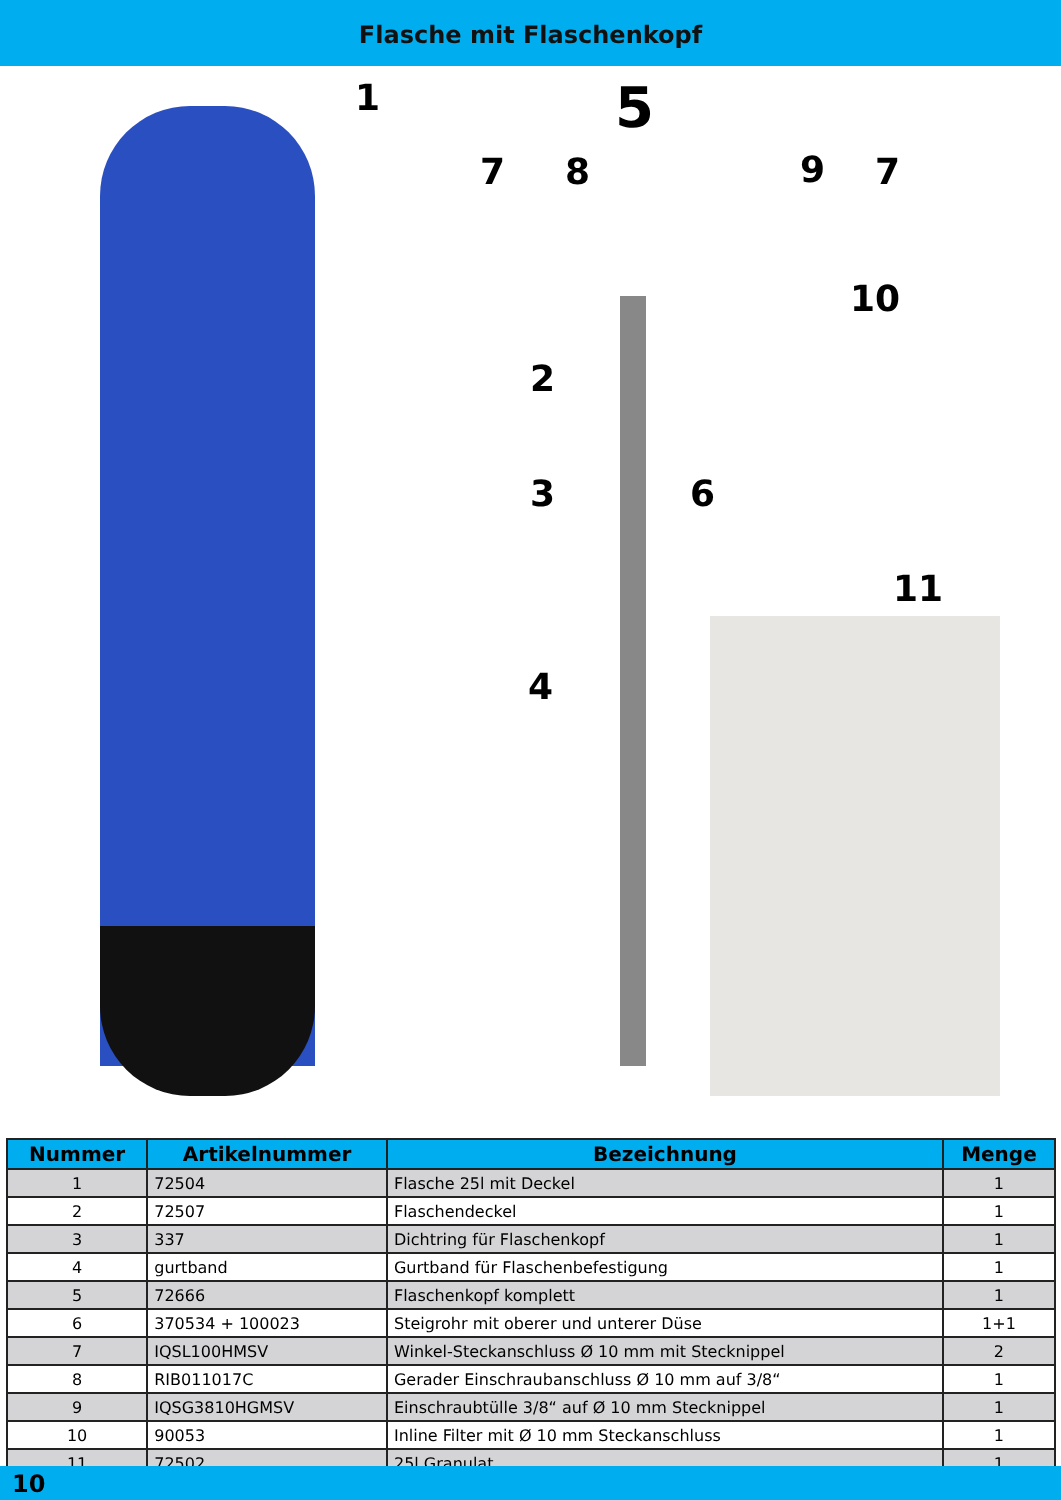Flasche mit Flaschenkopf
1 5
7 8 9 7
10
2
3 6
11
4
| Nummer | Artikelnummer | Bezeichnung | Menge |
| --- | --- | --- | --- |
| 1 | 72504 | Flasche 25l mit Deckel | 1 |
| 2 | 72507 | Flaschendeckel | 1 |
| 3 | 337 | Dichtring für Flaschenkopf | 1 |
| 4 | gurtband | Gurtband für Flaschenbefestigung | 1 |
| 5 | 72666 | Flaschenkopf komplett | 1 |
| 6 | 370534 + 100023 | Steigrohr mit oberer und unterer Düse | 1+1 |
| 7 | IQSL100HMSV | Winkel-Steckanschluss Ø 10 mm mit Stecknippel | 2 |
| 8 | RIB011017C | Gerader Einschraubanschluss Ø 10 mm auf 3/8“ | 1 |
| 9 | IQSG3810HGMSV | Einschraubtülle 3/8“ auf Ø 10 mm Stecknippel | 1 |
| 10 | 90053 | Inline Filter mit Ø 10 mm Steckanschluss | 1 |
| 11 | 72502 | 25l Granulat | 1 |
10